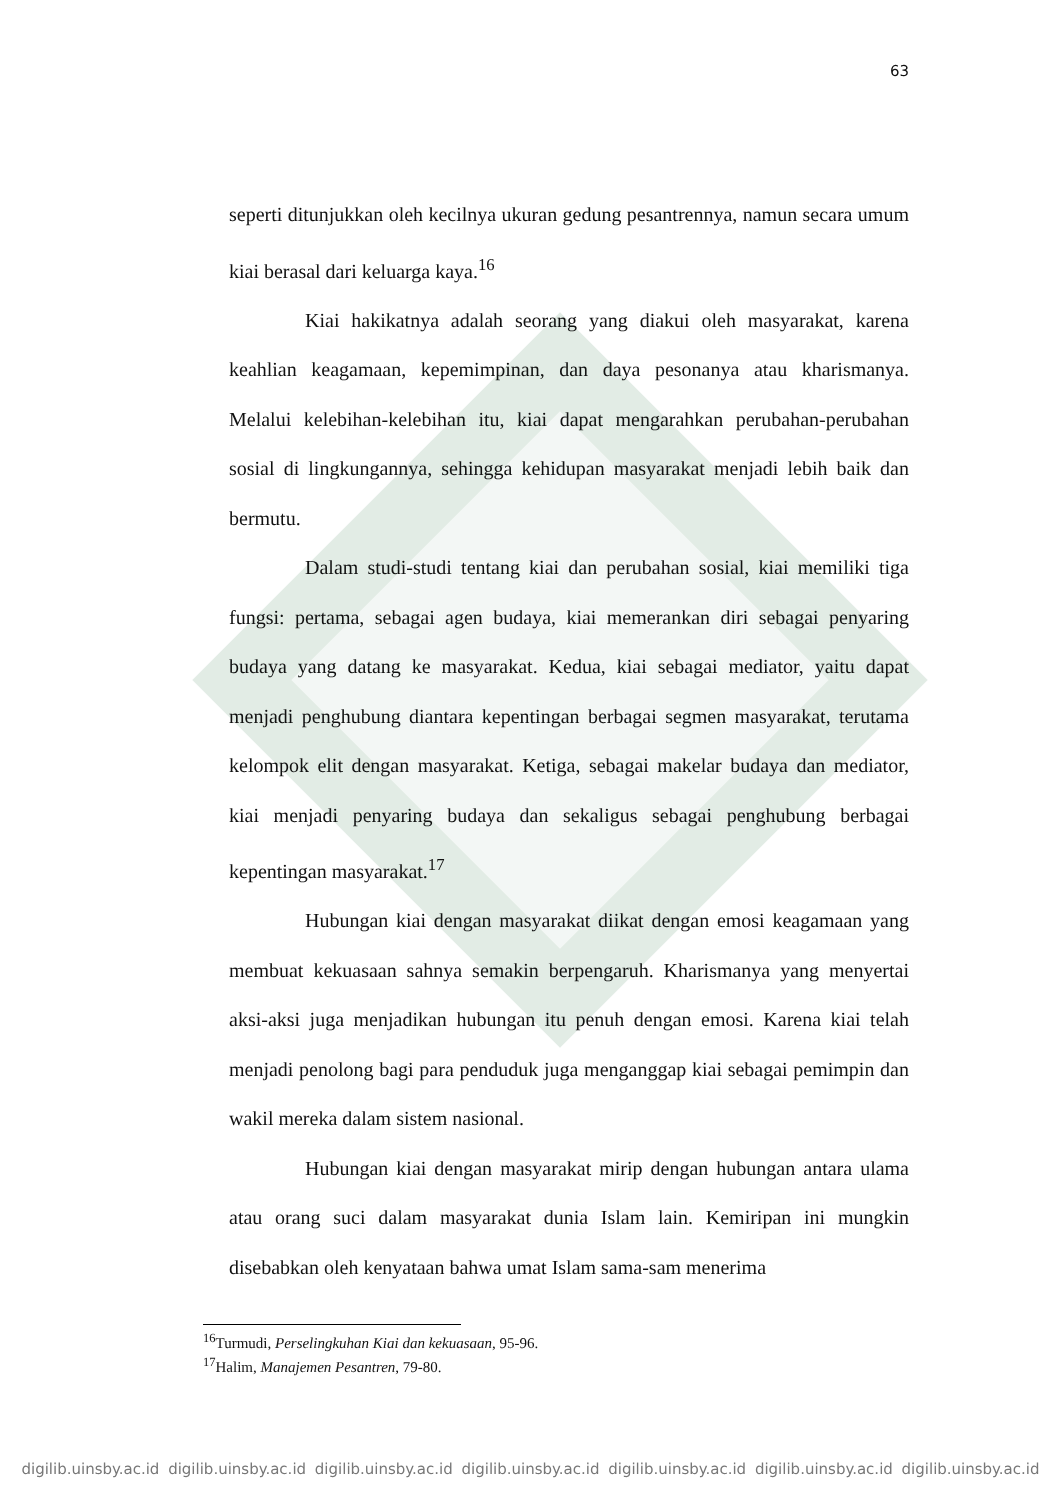63
seperti ditunjukkan oleh kecilnya ukuran gedung pesantrennya, namun secara umum kiai berasal dari keluarga kaya.<sup>16</sup>
Kiai hakikatnya adalah seorang yang diakui oleh masyarakat, karena keahlian keagamaan, kepemimpinan, dan daya pesonanya atau kharismanya. Melalui kelebihan-kelebihan itu, kiai dapat mengarahkan perubahan-perubahan sosial di lingkungannya, sehingga kehidupan masyarakat menjadi lebih baik dan bermutu.
Dalam studi-studi tentang kiai dan perubahan sosial, kiai memiliki tiga fungsi: pertama, sebagai agen budaya, kiai memerankan diri sebagai penyaring budaya yang datang ke masyarakat. Kedua, kiai sebagai mediator, yaitu dapat menjadi penghubung diantara kepentingan berbagai segmen masyarakat, terutama kelompok elit dengan masyarakat. Ketiga, sebagai makelar budaya dan mediator, kiai menjadi penyaring budaya dan sekaligus sebagai penghubung berbagai kepentingan masyarakat.<sup>17</sup>
Hubungan kiai dengan masyarakat diikat dengan emosi keagamaan yang membuat kekuasaan sahnya semakin berpengaruh. Kharismanya yang menyertai aksi-aksi juga menjadikan hubungan itu penuh dengan emosi. Karena kiai telah menjadi penolong bagi para penduduk juga menganggap kiai sebagai pemimpin dan wakil mereka dalam sistem nasional.
Hubungan kiai dengan masyarakat mirip dengan hubungan antara ulama atau orang suci dalam masyarakat dunia Islam lain. Kemiripan ini mungkin disebabkan oleh kenyataan bahwa umat Islam sama-sam menerima
<sup>16</sup> Turmudi, Perselingkuhan Kiai dan kekuasaan, 95-96.
<sup>17</sup> Halim, Manajemen Pesantren, 79-80.
digilib.uinsby.ac.id digilib.uinsby.ac.id digilib.uinsby.ac.id digilib.uinsby.ac.id digilib.uinsby.ac.id digilib.uinsby.ac.id digilib.uinsby.ac.id